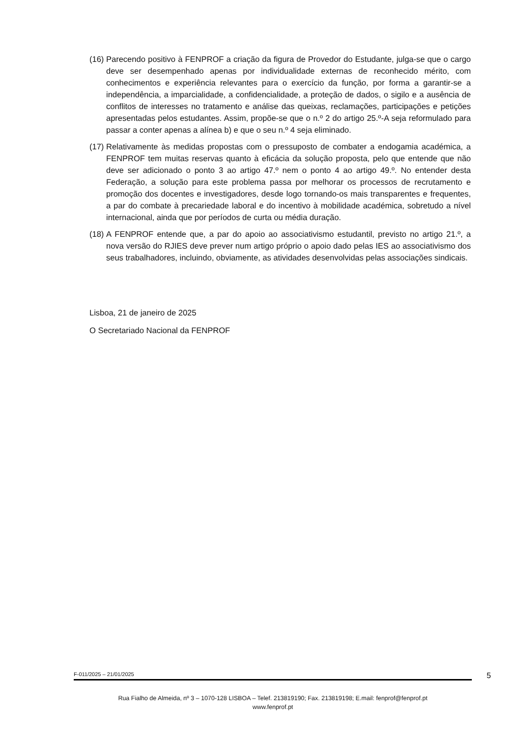(16) Parecendo positivo à FENPROF a criação da figura de Provedor do Estudante, julga-se que o cargo deve ser desempenhado apenas por individualidade externas de reconhecido mérito, com conhecimentos e experiência relevantes para o exercício da função, por forma a garantir-se a independência, a imparcialidade, a confidencialidade, a proteção de dados, o sigilo e a ausência de conflitos de interesses no tratamento e análise das queixas, reclamações, participações e petições apresentadas pelos estudantes. Assim, propõe-se que o n.º 2 do artigo 25.º-A seja reformulado para passar a conter apenas a alínea b) e que o seu n.º 4 seja eliminado.
(17) Relativamente às medidas propostas com o pressuposto de combater a endogamia académica, a FENPROF tem muitas reservas quanto à eficácia da solução proposta, pelo que entende que não deve ser adicionado o ponto 3 ao artigo 47.º nem o ponto 4 ao artigo 49.º. No entender desta Federação, a solução para este problema passa por melhorar os processos de recrutamento e promoção dos docentes e investigadores, desde logo tornando-os mais transparentes e frequentes, a par do combate à precariedade laboral e do incentivo à mobilidade académica, sobretudo a nível internacional, ainda que por períodos de curta ou média duração.
(18) A FENPROF entende que, a par do apoio ao associativismo estudantil, previsto no artigo 21.º, a nova versão do RJIES deve prever num artigo próprio o apoio dado pelas IES ao associativismo dos seus trabalhadores, incluindo, obviamente, as atividades desenvolvidas pelas associações sindicais.
Lisboa, 21 de janeiro de 2025
O Secretariado Nacional da FENPROF
F-011/2025 – 21/01/2025 5
Rua Fialho de Almeida, nº 3 – 1070-128 LISBOA – Telef. 213819190; Fax. 213819198; E.mail: fenprof@fenprof.pt
www.fenprof.pt